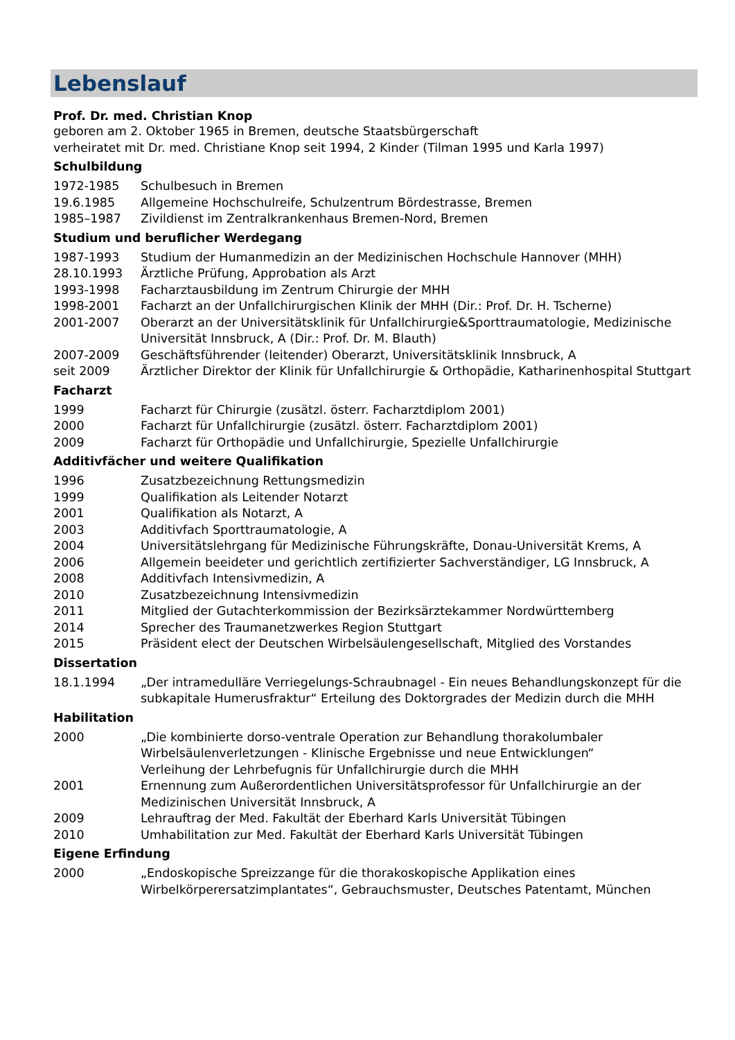Lebenslauf
Prof. Dr. med. Christian Knop
geboren am 2. Oktober 1965 in Bremen, deutsche Staatsbürgerschaft
verheiratet mit Dr. med. Christiane Knop seit 1994, 2 Kinder (Tilman 1995 und Karla 1997)
Schulbildung
1972-1985 Schulbesuch in Bremen
19.6.1985 Allgemeine Hochschulreife, Schulzentrum Bördestrasse, Bremen
1985–1987 Zivildienst im Zentralkrankenhaus Bremen-Nord, Bremen
Studium und beruflicher Werdegang
1987-1993 Studium der Humanmedizin an der Medizinischen Hochschule Hannover (MHH)
28.10.1993 Ärztliche Prüfung, Approbation als Arzt
1993-1998 Facharztausbildung im Zentrum Chirurgie der MHH
1998-2001 Facharzt an der Unfallchirurgischen Klinik der MHH (Dir.: Prof. Dr. H. Tscherne)
2001-2007 Oberarzt an der Universitätsklinik für Unfallchirurgie&Sporttraumatologie, Medizinische Universität Innsbruck, A (Dir.: Prof. Dr. M. Blauth)
2007-2009 Geschäftsführender (leitender) Oberarzt, Universitätsklinik Innsbruck, A
seit 2009 Ärztlicher Direktor der Klinik für Unfallchirurgie & Orthopädie, Katharinenhospital Stuttgart
Facharzt
1999 Facharzt für Chirurgie (zusätzl. österr. Facharztdiplom 2001)
2000 Facharzt für Unfallchirurgie (zusätzl. österr. Facharztdiplom 2001)
2009 Facharzt für Orthopädie und Unfallchirurgie, Spezielle Unfallchirurgie
Additivfächer und weitere Qualifikation
1996 Zusatzbezeichnung Rettungsmedizin
1999 Qualifikation als Leitender Notarzt
2001 Qualifikation als Notarzt, A
2003 Additivfach Sporttraumatologie, A
2004 Universitätslehrgang für Medizinische Führungskräfte, Donau-Universität Krems, A
2006 Allgemein beeideter und gerichtlich zertifizierter Sachverständiger, LG Innsbruck, A
2008 Additivfach Intensivmedizin, A
2010 Zusatzbezeichnung Intensivmedizin
2011 Mitglied der Gutachterkommission der Bezirksärztekammer Nordwürttemberg
2014 Sprecher des Traumanetzwerkes Region Stuttgart
2015 Präsident elect der Deutschen Wirbelsäulengesellschaft, Mitglied des Vorstandes
Dissertation
18.1.1994 „Der intramedulläre Verriegelungs-Schraubnagel - Ein neues Behandlungskonzept für die subkapitale Humerusfraktur“ Erteilung des Doktorgrades der Medizin durch die MHH
Habilitation
2000 „Die kombinierte dorso-ventrale Operation zur Behandlung thorakolumbaler Wirbelsäulenverletzungen - Klinische Ergebnisse und neue Entwicklungen“
Verleihung der Lehrbefugnis für Unfallchirurgie durch die MHH
2001 Ernennung zum Außerordentlichen Universitätsprofessor für Unfallchirurgie an der Medizinischen Universität Innsbruck, A
2009 Lehrauftrag der Med. Fakultät der Eberhard Karls Universität Tübingen
2010 Umhabilitation zur Med. Fakultät der Eberhard Karls Universität Tübingen
Eigene Erfindung
2000 „Endoskopische Spreizzange für die thorakoskopische Applikation eines Wirbelkörperersatzimplantates“, Gebrauchsmuster, Deutsches Patentamt, München